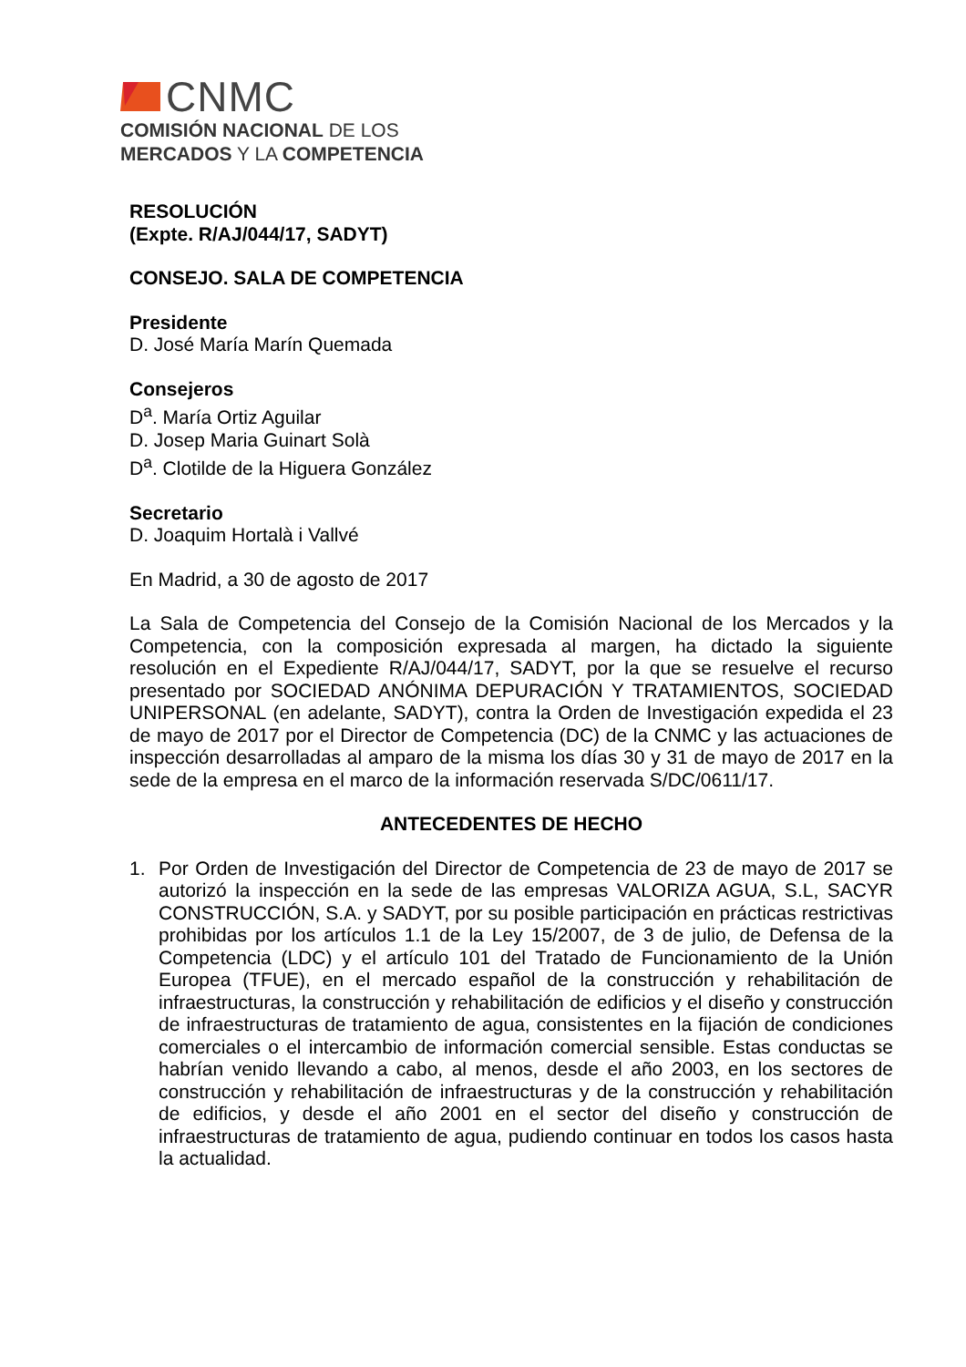CNMC
COMISIÓN NACIONAL DE LOS
MERCADOS Y LA COMPETENCIA
RESOLUCIÓN
(Expte. R/AJ/044/17, SADYT)
CONSEJO. SALA DE COMPETENCIA
Presidente
D. José María Marín Quemada
Consejeros
D<sup>a</sup>. María Ortiz Aguilar
D. Josep Maria Guinart Solà
D<sup>a</sup>. Clotilde de la Higuera González
Secretario
D. Joaquim Hortalà i Vallvé
En Madrid, a 30 de agosto de 2017
La Sala de Competencia del Consejo de la Comisión Nacional de los Mercados y la Competencia, con la composición expresada al margen, ha dictado la siguiente resolución en el Expediente R/AJ/044/17, SADYT, por la que se resuelve el recurso presentado por SOCIEDAD ANÓNIMA DEPURACIÓN Y TRATAMIENTOS, SOCIEDAD UNIPERSONAL (en adelante, SADYT), contra la Orden de Investigación expedida el 23 de mayo de 2017 por el Director de Competencia (DC) de la CNMC y las actuaciones de inspección desarrolladas al amparo de la misma los días 30 y 31 de mayo de 2017 en la sede de la empresa en el marco de la información reservada S/DC/0611/17.
ANTECEDENTES DE HECHO
1. Por Orden de Investigación del Director de Competencia de 23 de mayo de 2017 se autorizó la inspección en la sede de las empresas VALORIZA AGUA, S.L, SACYR CONSTRUCCIÓN, S.A. y SADYT, por su posible participación en prácticas restrictivas prohibidas por los artículos 1.1 de la Ley 15/2007, de 3 de julio, de Defensa de la Competencia (LDC) y el artículo 101 del Tratado de Funcionamiento de la Unión Europea (TFUE), en el mercado español de la construcción y rehabilitación de infraestructuras, la construcción y rehabilitación de edificios y el diseño y construcción de infraestructuras de tratamiento de agua, consistentes en la fijación de condiciones comerciales o el intercambio de información comercial sensible. Estas conductas se habrían venido llevando a cabo, al menos, desde el año 2003, en los sectores de construcción y rehabilitación de infraestructuras y de la construcción y rehabilitación de edificios, y desde el año 2001 en el sector del diseño y construcción de infraestructuras de tratamiento de agua, pudiendo continuar en todos los casos hasta la actualidad.